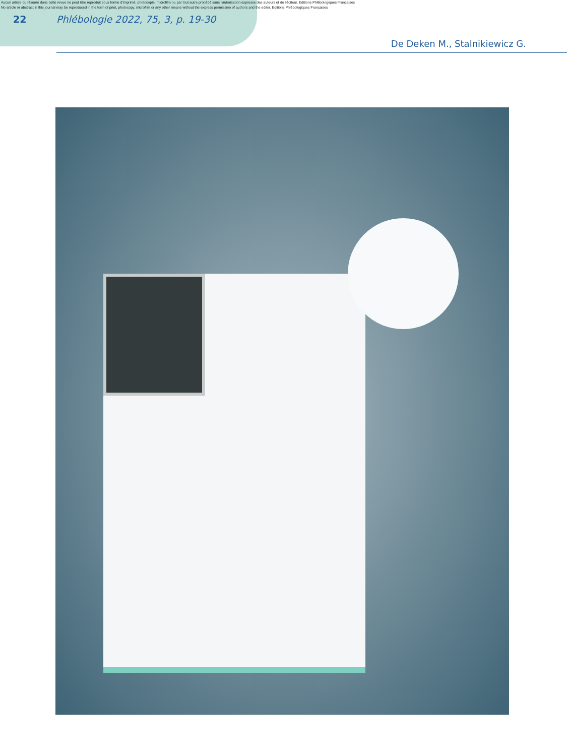Aucun article ou résumé dans cette revue ne peut être reproduit sous forme d'imprimé, photocopie, microfilm ou par tout autre procédé sans l'autorisation expresse des auteurs et de l'éditeur. Editions Phlébologiques Françaises
No article or abstract in this journal may be reproduced in the form of print, photocopy, microfilm or any other means without the express permission of authors and the editor. Editions Phlébologiques Françaises
22 Phlébologie 2022, 75, 3, p. 19-30
De Deken M., Stalnikiewicz G.